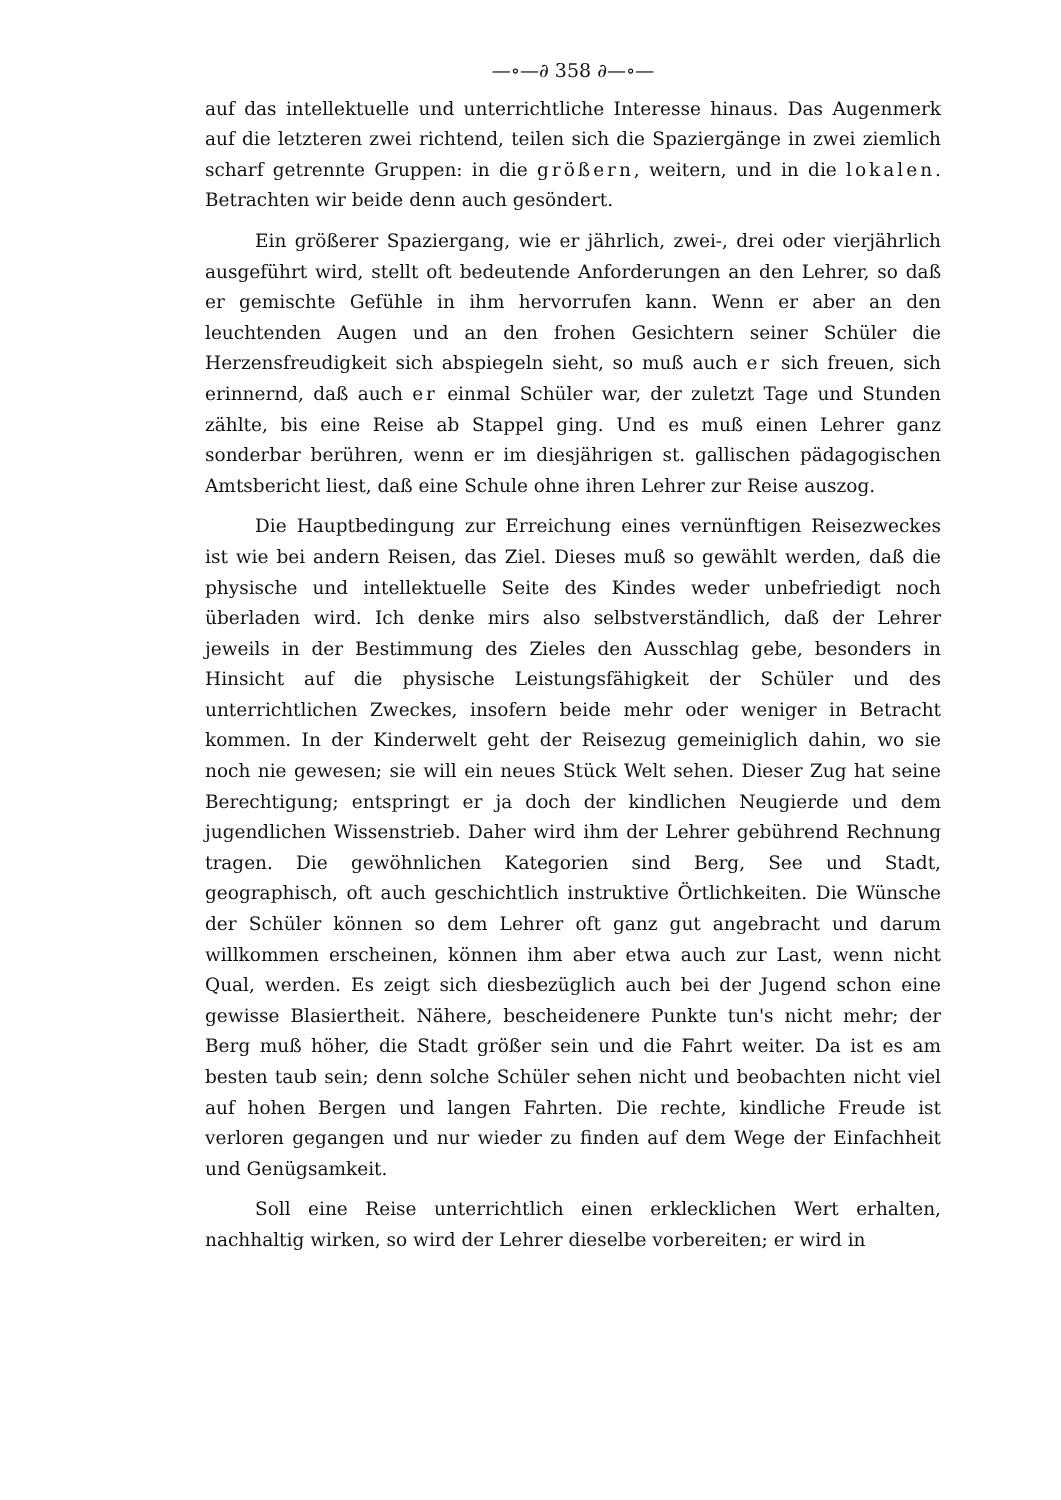—∘—∂ 358 ∂—∘—
auf das intellektuelle und unterrichtliche Interesse hinaus. Das Augenmerk auf die letzteren zwei richtend, teilen sich die Spaziergänge in zwei ziemlich scharf getrennte Gruppen: in die größern, weitern, und in die lokalen. Betrachten wir beide denn auch gesöndert.
Ein größerer Spaziergang, wie er jährlich, zwei-, drei oder vierjährlich ausgeführt wird, stellt oft bedeutende Anforderungen an den Lehrer, so daß er gemischte Gefühle in ihm hervorrufen kann. Wenn er aber an den leuchtenden Augen und an den frohen Gesichtern seiner Schüler die Herzensfreudigkeit sich abspiegeln sieht, so muß auch er sich freuen, sich erinnernd, daß auch er einmal Schüler war, der zuletzt Tage und Stunden zählte, bis eine Reise ab Stappel ging. Und es muß einen Lehrer ganz sonderbar berühren, wenn er im diesjährigen st. gallischen pädagogischen Amtsbericht liest, daß eine Schule ohne ihren Lehrer zur Reise auszog.
Die Hauptbedingung zur Erreichung eines vernünftigen Reisezweckes ist wie bei andern Reisen, das Ziel. Dieses muß so gewählt werden, daß die physische und intellektuelle Seite des Kindes weder unbefriedigt noch überladen wird. Ich denke mirs also selbstverständlich, daß der Lehrer jeweils in der Bestimmung des Zieles den Ausschlag gebe, besonders in Hinsicht auf die physische Leistungsfähigkeit der Schüler und des unterrichtlichen Zweckes, insofern beide mehr oder weniger in Betracht kommen. In der Kinderwelt geht der Reisezug gemeiniglich dahin, wo sie noch nie gewesen; sie will ein neues Stück Welt sehen. Dieser Zug hat seine Berechtigung; entspringt er ja doch der kindlichen Neugierde und dem jugendlichen Wissenstrieb. Daher wird ihm der Lehrer gebührend Rechnung tragen. Die gewöhnlichen Kategorien sind Berg, See und Stadt, geographisch, oft auch geschichtlich instruktive Örtlichkeiten. Die Wünsche der Schüler können so dem Lehrer oft ganz gut angebracht und darum willkommen erscheinen, können ihm aber etwa auch zur Last, wenn nicht Qual, werden. Es zeigt sich diesbezüglich auch bei der Jugend schon eine gewisse Blasiertheit. Nähere, bescheidenere Punkte tun's nicht mehr; der Berg muß höher, die Stadt größer sein und die Fahrt weiter. Da ist es am besten taub sein; denn solche Schüler sehen nicht und beobachten nicht viel auf hohen Bergen und langen Fahrten. Die rechte, kindliche Freude ist verloren gegangen und nur wieder zu finden auf dem Wege der Einfachheit und Genügsamkeit.
Soll eine Reise unterrichtlich einen erklecklichen Wert erhalten, nachhaltig wirken, so wird der Lehrer dieselbe vorbereiten; er wird in